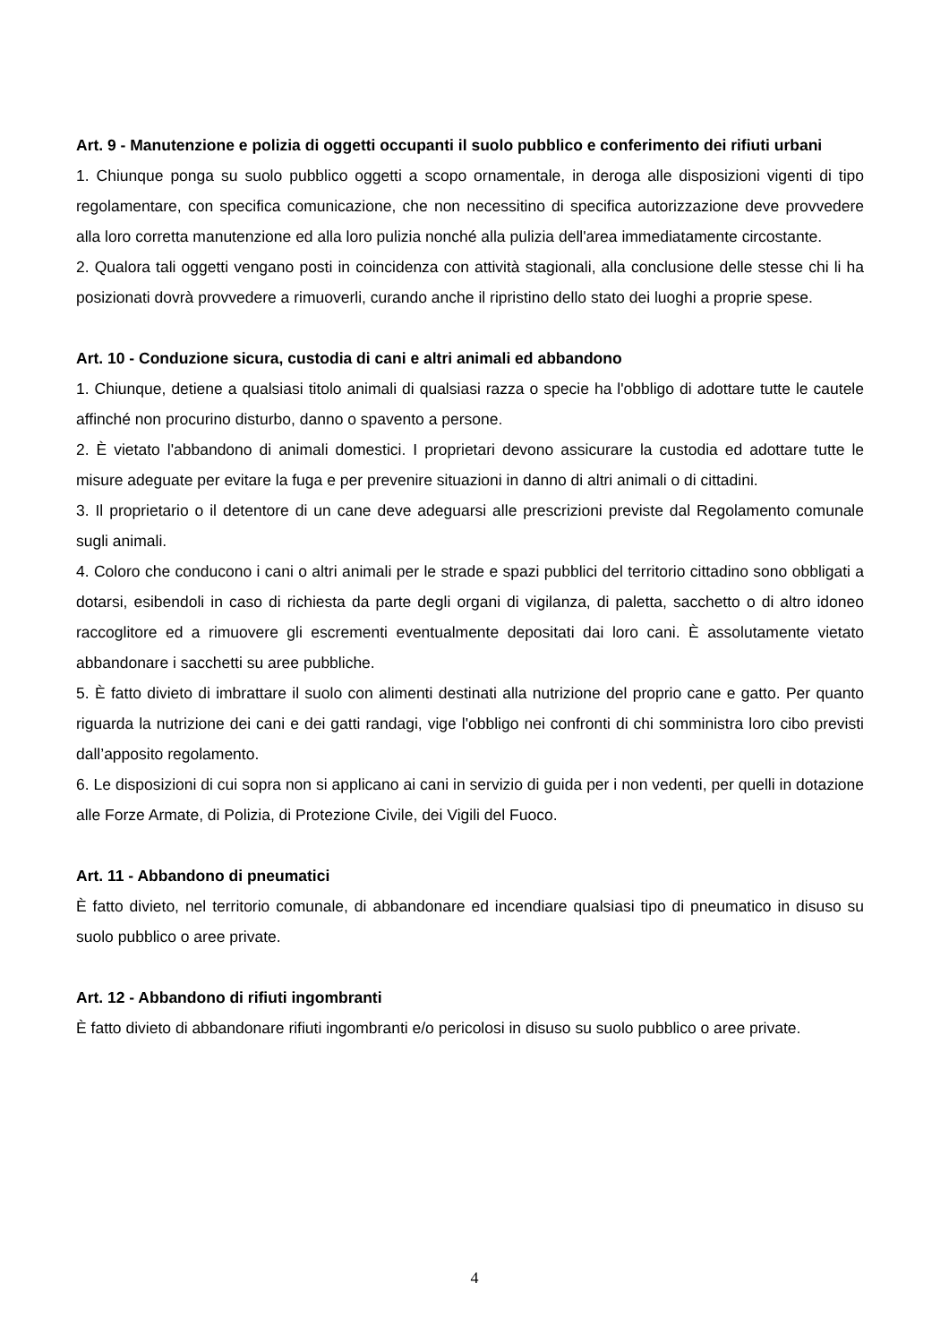Art. 9 - Manutenzione e polizia di oggetti occupanti il suolo pubblico e conferimento dei rifiuti urbani
1. Chiunque ponga su suolo pubblico oggetti a scopo ornamentale, in deroga alle disposizioni vigenti di tipo regolamentare, con specifica comunicazione, che non necessitino di specifica autorizzazione deve provvedere alla loro corretta manutenzione ed alla loro pulizia nonché alla pulizia dell'area immediatamente circostante.
2. Qualora tali oggetti vengano posti in coincidenza con attività stagionali, alla conclusione delle stesse chi li ha posizionati dovrà provvedere a rimuoverli, curando anche il ripristino dello stato dei luoghi a proprie spese.
Art. 10 - Conduzione sicura, custodia di cani e altri animali ed abbandono
1. Chiunque, detiene a qualsiasi titolo animali di qualsiasi razza o specie ha l'obbligo di adottare tutte le cautele affinché non procurino disturbo, danno o spavento a persone.
2. È vietato l'abbandono di animali domestici. I proprietari devono assicurare la custodia ed adottare tutte le misure adeguate per evitare la fuga e per prevenire situazioni in danno di altri animali o di cittadini.
3. Il proprietario o il detentore di un cane deve adeguarsi alle prescrizioni previste dal Regolamento comunale sugli animali.
4. Coloro che conducono i cani o altri animali per le strade e spazi pubblici del territorio cittadino sono obbligati a dotarsi, esibendoli in caso di richiesta da parte degli organi di vigilanza, di paletta, sacchetto o di altro idoneo raccoglitore ed a rimuovere gli escrementi eventualmente depositati dai loro cani. È assolutamente vietato abbandonare i sacchetti su aree pubbliche.
5. È fatto divieto di imbrattare il suolo con alimenti destinati alla nutrizione del proprio cane e gatto. Per quanto riguarda la nutrizione dei cani e dei gatti randagi, vige l'obbligo nei confronti di chi somministra loro cibo previsti dall’apposito regolamento.
6. Le disposizioni di cui sopra non si applicano ai cani in servizio di guida per i non vedenti, per quelli in dotazione alle Forze Armate, di Polizia, di Protezione Civile, dei Vigili del Fuoco.
Art. 11 - Abbandono di pneumatici
È fatto divieto, nel territorio comunale, di abbandonare ed incendiare qualsiasi tipo di pneumatico in disuso su suolo pubblico o aree private.
Art. 12 - Abbandono di rifiuti ingombranti
È fatto divieto di abbandonare rifiuti ingombranti e/o pericolosi in disuso su suolo pubblico o aree private.
4